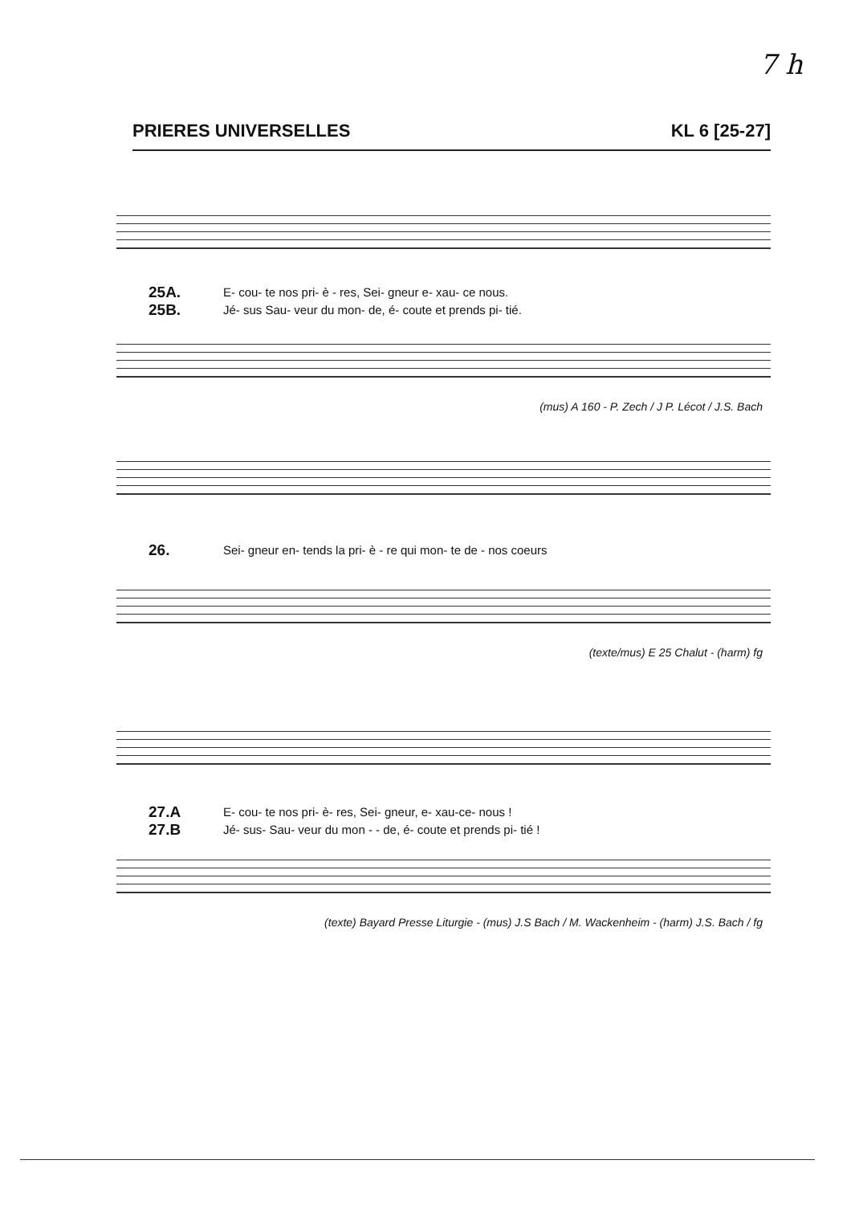7 h
PRIERES UNIVERSELLES KL 6 [25-27]
25A.
25B. E- cou- te nos pri- è - res, Sei- gneur e- xau- ce nous.
Jé- sus Sau- veur du mon- de, é- coute et prends pi- tié.
(mus) A 160 - P. Zech / J P. Lécot / J.S. Bach
26. Sei- gneur en- tends la pri- è - re qui mon- te de - nos coeurs
(texte/mus) E 25 Chalut - (harm) fg
27.A
27.B E- cou- te nos pri- è- res, Sei- gneur, e- xau-ce- nous !
Jé- sus- Sau- veur du mon - - de, é- coute et prends pi- tié !
(texte) Bayard Presse Liturgie - (mus) J.S Bach / M. Wackenheim - (harm) J.S. Bach / fg